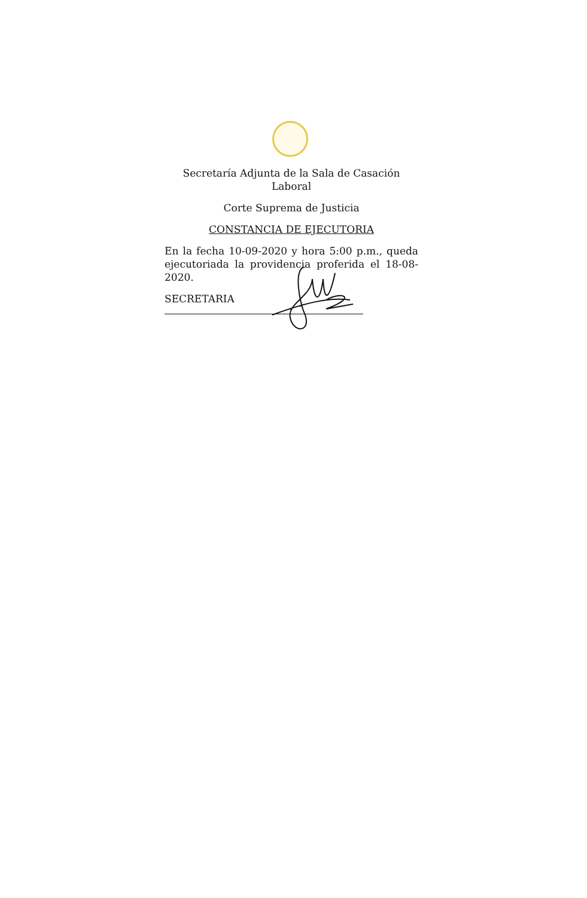Secretaría Adjunta de la Sala de Casación Laboral
Corte Suprema de Justicia
CONSTANCIA DE EJECUTORIA
En la fecha 10-09-2020 y hora 5:00 p.m., queda ejecutoriada la providencia proferida el 18-08-2020.
SECRETARIA